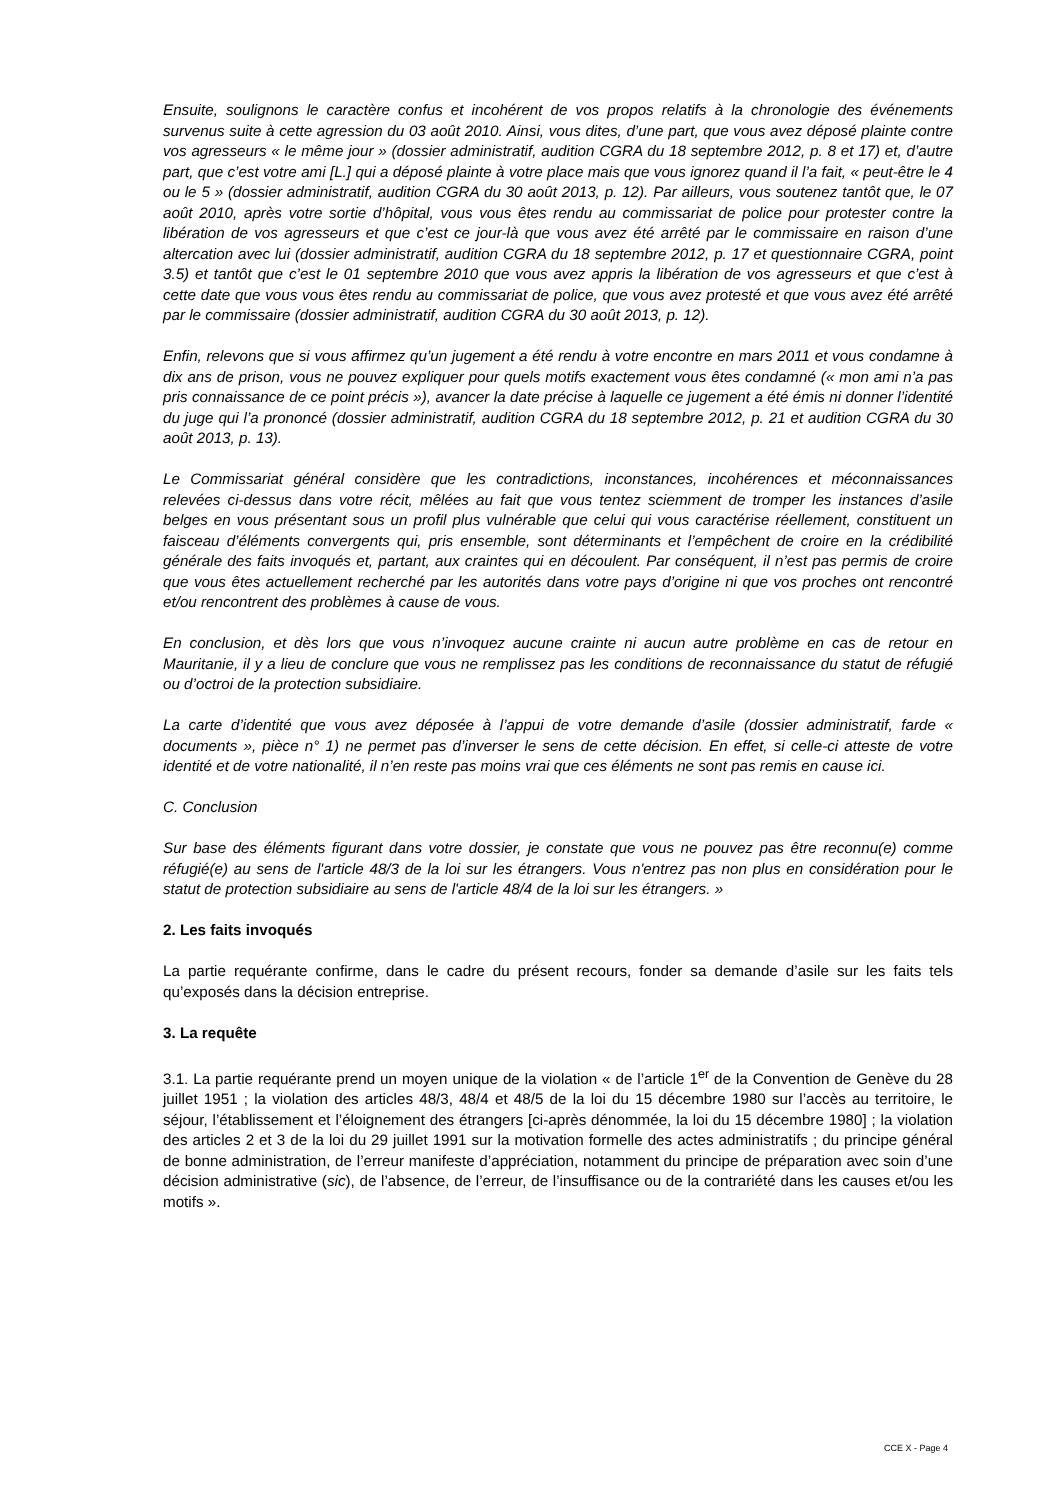Ensuite, soulignons le caractère confus et incohérent de vos propos relatifs à la chronologie des événements survenus suite à cette agression du 03 août 2010. Ainsi, vous dites, d’une part, que vous avez déposé plainte contre vos agresseurs « le même jour » (dossier administratif, audition CGRA du 18 septembre 2012, p. 8 et 17) et, d’autre part, que c’est votre ami [L.] qui a déposé plainte à votre place mais que vous ignorez quand il l’a fait, « peut-être le 4 ou le 5 » (dossier administratif, audition CGRA du 30 août 2013, p. 12). Par ailleurs, vous soutenez tantôt que, le 07 août 2010, après votre sortie d’hôpital, vous vous êtes rendu au commissariat de police pour protester contre la libération de vos agresseurs et que c’est ce jour-là que vous avez été arrêté par le commissaire en raison d’une altercation avec lui (dossier administratif, audition CGRA du 18 septembre 2012, p. 17 et questionnaire CGRA, point 3.5) et tantôt que c’est le 01 septembre 2010 que vous avez appris la libération de vos agresseurs et que c’est à cette date que vous vous êtes rendu au commissariat de police, que vous avez protesté et que vous avez été arrêté par le commissaire (dossier administratif, audition CGRA du 30 août 2013, p. 12).
Enfin, relevons que si vous affirmez qu’un jugement a été rendu à votre encontre en mars 2011 et vous condamne à dix ans de prison, vous ne pouvez expliquer pour quels motifs exactement vous êtes condamné (« mon ami n’a pas pris connaissance de ce point précis »), avancer la date précise à laquelle ce jugement a été émis ni donner l’identité du juge qui l’a prononcé (dossier administratif, audition CGRA du 18 septembre 2012, p. 21 et audition CGRA du 30 août 2013, p. 13).
Le Commissariat général considère que les contradictions, inconstances, incohérences et méconnaissances relevées ci-dessus dans votre récit, mêlées au fait que vous tentez sciemment de tromper les instances d’asile belges en vous présentant sous un profil plus vulnérable que celui qui vous caractérise réellement, constituent un faisceau d’éléments convergents qui, pris ensemble, sont déterminants et l’empêchent de croire en la crédibilité générale des faits invoqués et, partant, aux craintes qui en découlent. Par conséquent, il n’est pas permis de croire que vous êtes actuellement recherché par les autorités dans votre pays d’origine ni que vos proches ont rencontré et/ou rencontrent des problèmes à cause de vous.
En conclusion, et dès lors que vous n’invoquez aucune crainte ni aucun autre problème en cas de retour en Mauritanie, il y a lieu de conclure que vous ne remplissez pas les conditions de reconnaissance du statut de réfugié ou d’octroi de la protection subsidiaire.
La carte d’identité que vous avez déposée à l’appui de votre demande d’asile (dossier administratif, farde « documents », pièce n° 1) ne permet pas d’inverser le sens de cette décision. En effet, si celle-ci atteste de votre identité et de votre nationalité, il n’en reste pas moins vrai que ces éléments ne sont pas remis en cause ici.
C. Conclusion
Sur base des éléments figurant dans votre dossier, je constate que vous ne pouvez pas être reconnu(e) comme réfugié(e) au sens de l'article 48/3 de la loi sur les étrangers. Vous n'entrez pas non plus en considération pour le statut de protection subsidiaire au sens de l'article 48/4 de la loi sur les étrangers. »
2. Les faits invoqués
La partie requérante confirme, dans le cadre du présent recours, fonder sa demande d’asile sur les faits tels qu’exposés dans la décision entreprise.
3. La requête
3.1. La partie requérante prend un moyen unique de la violation « de l’article 1<sup>er</sup> de la Convention de Genève du 28 juillet 1951 ; la violation des articles 48/3, 48/4 et 48/5 de la loi du 15 décembre 1980 sur l’accès au territoire, le séjour, l’établissement et l’éloignement des étrangers [ci-après dénommée, la loi du 15 décembre 1980] ; la violation des articles 2 et 3 de la loi du 29 juillet 1991 sur la motivation formelle des actes administratifs ; du principe général de bonne administration, de l’erreur manifeste d’appréciation, notamment du principe de préparation avec soin d’une décision administrative (sic), de l’absence, de l’erreur, de l’insuffisance ou de la contrariété dans les causes et/ou les motifs ».
CCE X - Page 4